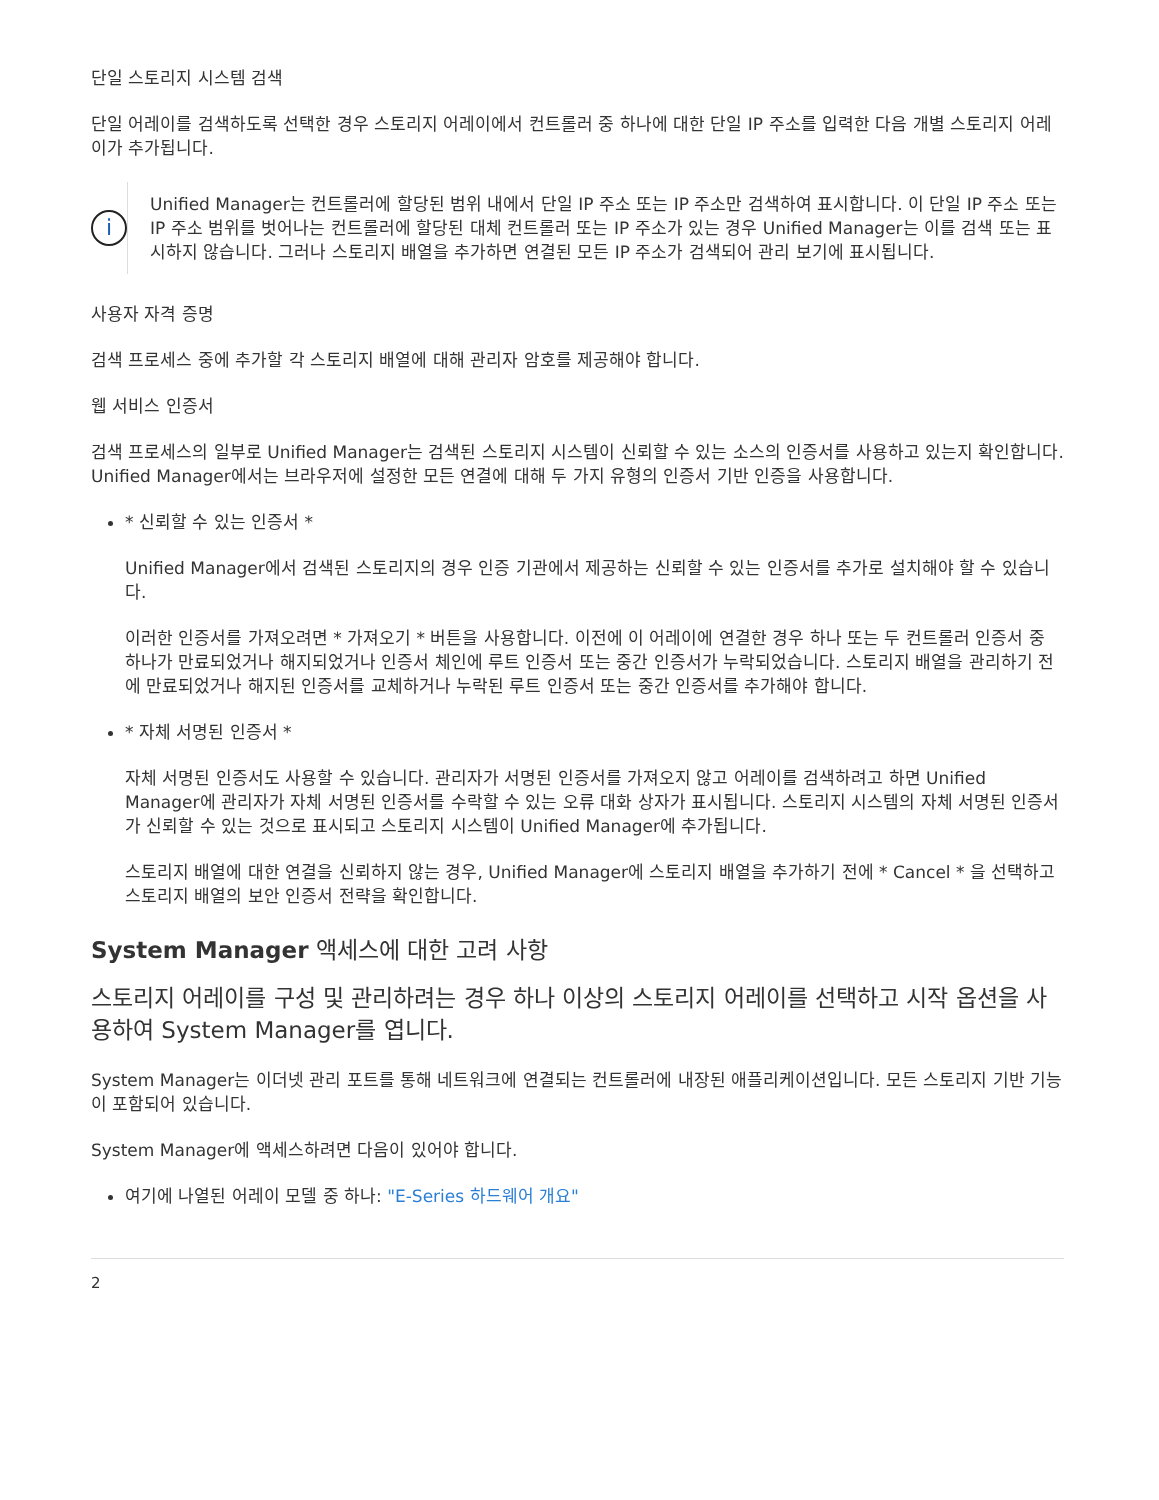단일 스토리지 시스템 검색
단일 어레이를 검색하도록 선택한 경우 스토리지 어레이에서 컨트롤러 중 하나에 대한 단일 IP 주소를 입력한 다음 개별 스토리지 어레이가 추가됩니다.
i
Unified Manager는 컨트롤러에 할당된 범위 내에서 단일 IP 주소 또는 IP 주소만 검색하여 표시합니다. 이 단일 IP 주소 또는 IP 주소 범위를 벗어나는 컨트롤러에 할당된 대체 컨트롤러 또는 IP 주소가 있는 경우 Unified Manager는 이를 검색 또는 표시하지 않습니다. 그러나 스토리지 배열을 추가하면 연결된 모든 IP 주소가 검색되어 관리 보기에 표시됩니다.
사용자 자격 증명
검색 프로세스 중에 추가할 각 스토리지 배열에 대해 관리자 암호를 제공해야 합니다.
웹 서비스 인증서
검색 프로세스의 일부로 Unified Manager는 검색된 스토리지 시스템이 신뢰할 수 있는 소스의 인증서를 사용하고 있는지 확인합니다. Unified Manager에서는 브라우저에 설정한 모든 연결에 대해 두 가지 유형의 인증서 기반 인증을 사용합니다.
* 신뢰할 수 있는 인증서 *
Unified Manager에서 검색된 스토리지의 경우 인증 기관에서 제공하는 신뢰할 수 있는 인증서를 추가로 설치해야 할 수 있습니다.
이러한 인증서를 가져오려면 * 가져오기 * 버튼을 사용합니다. 이전에 이 어레이에 연결한 경우 하나 또는 두 컨트롤러 인증서 중 하나가 만료되었거나 해지되었거나 인증서 체인에 루트 인증서 또는 중간 인증서가 누락되었습니다. 스토리지 배열을 관리하기 전에 만료되었거나 해지된 인증서를 교체하거나 누락된 루트 인증서 또는 중간 인증서를 추가해야 합니다.
* 자체 서명된 인증서 *
자체 서명된 인증서도 사용할 수 있습니다. 관리자가 서명된 인증서를 가져오지 않고 어레이를 검색하려고 하면 Unified Manager에 관리자가 자체 서명된 인증서를 수락할 수 있는 오류 대화 상자가 표시됩니다. 스토리지 시스템의 자체 서명된 인증서가 신뢰할 수 있는 것으로 표시되고 스토리지 시스템이 Unified Manager에 추가됩니다.
스토리지 배열에 대한 연결을 신뢰하지 않는 경우, Unified Manager에 스토리지 배열을 추가하기 전에 * Cancel * 을 선택하고 스토리지 배열의 보안 인증서 전략을 확인합니다.
System Manager 액세스에 대한 고려 사항
스토리지 어레이를 구성 및 관리하려는 경우 하나 이상의 스토리지 어레이를 선택하고 시작 옵션을 사용하여 System Manager를 엽니다.
System Manager는 이더넷 관리 포트를 통해 네트워크에 연결되는 컨트롤러에 내장된 애플리케이션입니다. 모든 스토리지 기반 기능이 포함되어 있습니다.
System Manager에 액세스하려면 다음이 있어야 합니다.
여기에 나열된 어레이 모델 중 하나: "E-Series 하드웨어 개요"
2